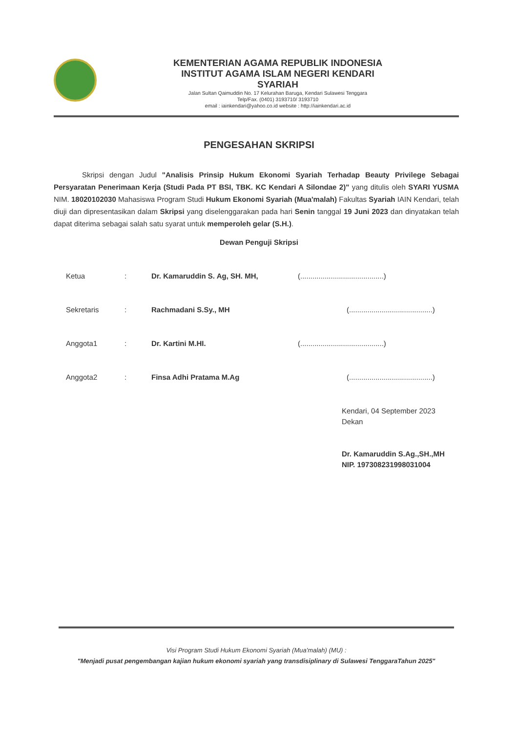KEMENTERIAN AGAMA REPUBLIK INDONESIA
INSTITUT AGAMA ISLAM NEGERI KENDARI
SYARIAH
Jalan Sultan Qaimuddin No. 17 Kelurahan Baruga, Kendari Sulawesi Tenggara
Telp/Fax. (0401) 3193710/ 3193710
email : iainkendari@yahoo.co.id website : http://iainkendari.ac.id
PENGESAHAN SKRIPSI
Skripsi dengan Judul "Analisis Prinsip Hukum Ekonomi Syariah Terhadap Beauty Privilege Sebagai Persyaratan Penerimaan Kerja (Studi Pada PT BSI, TBK. KC Kendari A Silondae 2)" yang ditulis oleh SYARI YUSMA NIM. 18020102030 Mahasiswa Program Studi Hukum Ekonomi Syariah (Mua'malah) Fakultas Syariah IAIN Kendari, telah diuji dan dipresentasikan dalam Skripsi yang diselenggarakan pada hari Senin tanggal 19 Juni 2023 dan dinyatakan telah dapat diterima sebagai salah satu syarat untuk memperoleh gelar (S.H.).
Dewan Penguji Skripsi
Ketua: Dr. Kamaruddin S. Ag, SH. MH, (.........................................)
Sekretaris: Rachmadani S.Sy., MH (.........................................)
Anggota1: Dr. Kartini M.HI. (.........................................)
Anggota2: Finsa Adhi Pratama M.Ag (.........................................)
Kendari, 04 September 2023
Dekan
Dr. Kamaruddin S.Ag.,SH.,MH
NIP. 197308231998031004
Visi Program Studi Hukum Ekonomi Syariah (Mua'malah) (MU) :
"Menjadi pusat pengembangan kajian hukum ekonomi syariah yang transdisiplinary di Sulawesi TenggaraTahun 2025"